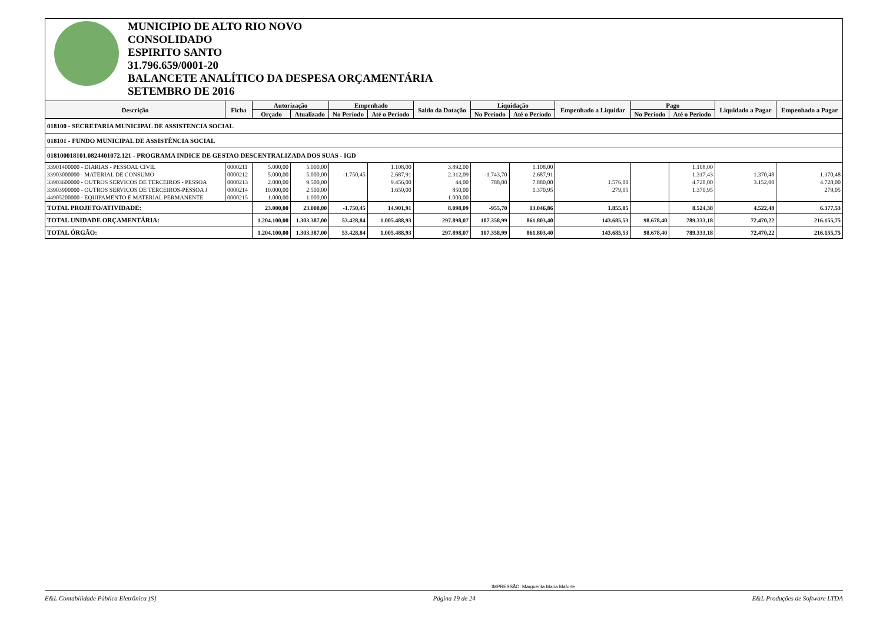MUNICIPIO DE ALTO RIO NOVO
CONSOLIDADO
ESPIRITO SANTO
31.796.659/0001-20
BALANCETE ANALÍTICO DA DESPESA ORÇAMENTÁRIA
SETEMBRO DE 2016
| Descrição | Ficha | Autorização | | Empenhado | | Saldo da Dotação | Liquidação | | Empenhado a Liquidar | Pago | | Liquidado a Pagar | Empenhado a Pagar |
| --- | --- | --- | --- | --- | --- | --- | --- | --- | --- | --- | --- | --- | --- |
| | | Orçado | Atualizado | No Período | Até o Período | | No Período | Até o Período | | No Período | Até o Período | | |
| 018100 - SECRETARIA MUNICIPAL DE ASSISTENCIA SOCIAL | | | | | | | | | | | | | |
| 018101 - FUNDO MUNICIPAL DE ASSISTÊNCIA SOCIAL | | | | | | | | | | | | | |
| 018100018101.0824401072.121 - PROGRAMA INDICE DE GESTAO DESCENTRALIZADA DOS SUAS - IGD | | | | | | | | | | | | | |
| 33901400000 - DIARIAS - PESSOAL CIVIL | 0000211 | 5.000,00 | 5.000,00 | | 1.108,00 | 3.892,00 | | 1.108,00 | | | 1.108,00 | | |
| 33903000000 - MATERIAL DE CONSUMO | 0000212 | 5.000,00 | 5.000,00 | -1.750,45 | 2.687,91 | 2.312,09 | -1.743,70 | 2.687,91 | | | 1.317,43 | 1.370,48 | 1.370,48 |
| 33903600000 - OUTROS SERVICOS DE TERCEIROS - PESSOA | 0000213 | 2.000,00 | 9.500,00 | | 9.456,00 | 44,00 | 788,00 | 7.880,00 | 1.576,00 | | 4.728,00 | 3.152,00 | 4.728,00 |
| 33903900000 - OUTROS SERVICOS DE TERCEIROS-PESSOA J | 0000214 | 10.000,00 | 2.500,00 | | 1.650,00 | 850,00 | | 1.370,95 | 279,05 | | 1.370,95 | | 279,05 |
| 44905200000 - EQUIPAMENTO E MATERIAL PERMANENTE | 0000215 | 1.000,00 | 1.000,00 | | | 1.000,00 | | | | | | | |
| TOTAL PROJETO/ATIVIDADE: | | 23.000,00 | 23.000,00 | -1.750,45 | 14.901,91 | 8.098,09 | -955,70 | 13.046,86 | 1.855,05 | | 8.524,38 | 4.522,48 | 6.377,53 |
| TOTAL UNIDADE ORÇAMENTÁRIA: | | 1.204.100,00 | 1.303.387,00 | 53.428,84 | 1.005.488,93 | 297.898,07 | 107.358,99 | 861.803,40 | 143.685,53 | 98.678,40 | 789.333,18 | 72.470,22 | 216.155,75 |
| TOTAL ÓRGÃO: | | 1.204.100,00 | 1.303.387,00 | 53.428,84 | 1.005.488,93 | 297.898,07 | 107.358,99 | 861.803,40 | 143.685,53 | 98.678,40 | 789.333,18 | 72.470,22 | 216.155,75 |
IMPRESSÃO: Marguerita Maria Maforte
E&L Contabilidade Pública Eletrônica [S] Página 19 de 24 E&L Produções de Software LTDA